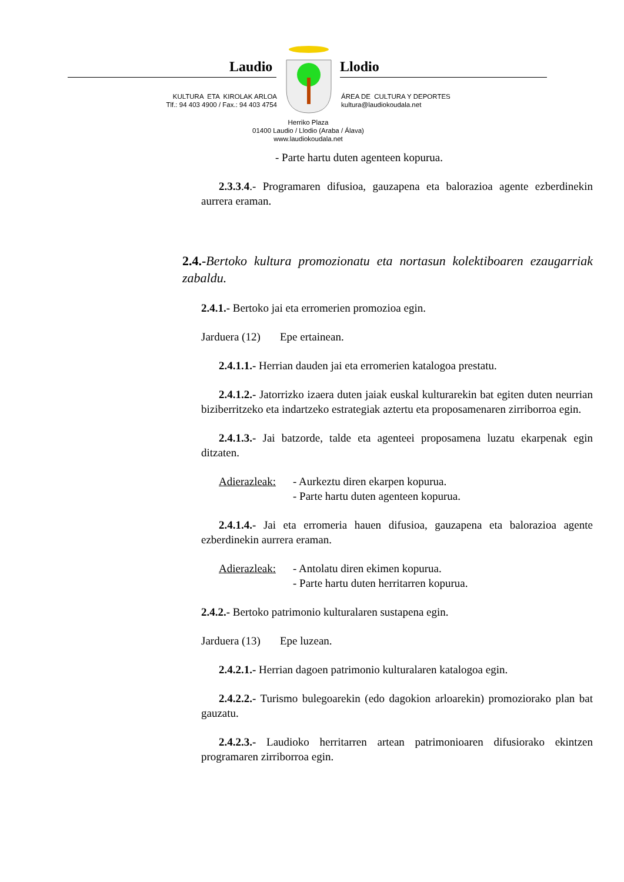Laudio Llodio
KULTURA ETA KIROLAK ARLOA
Tlf.: 94 403 4900 / Fax.: 94 403 4754
ÁREA DE CULTURA Y DEPORTES
kultura@laudiokoudala.net
Herriko Plaza
01400 Laudio / Llodio (Araba / Álava)
www.laudiokoudala.net
- Parte hartu duten agenteen kopurua.
2.3.3.4.- Programaren difusioa, gauzapena eta balorazioa agente ezberdinekin aurrera eraman.
2.4.-Bertoko kultura promozionatu eta nortasun kolektiboaren ezaugarriak zabaldu.
2.4.1.- Bertoko jai eta erromerien promozioa egin.
Jarduera (12) Epe ertainean.
2.4.1.1.- Herrian dauden jai eta erromerien katalogoa prestatu.
2.4.1.2.- Jatorrizko izaera duten jaiak euskal kulturarekin bat egiten duten neurrian biziberritzeko eta indartzeko estrategiak aztertu eta proposamenaren zirriborroa egin.
2.4.1.3.- Jai batzorde, talde eta agenteei proposamena luzatu ekarpenak egin ditzaten.
Adierazleak: - Aurkeztu diren ekarpen kopurua.
- Parte hartu duten agenteen kopurua.
2.4.1.4.- Jai eta erromeria hauen difusioa, gauzapena eta balorazioa agente ezberdinekin aurrera eraman.
Adierazleak: - Antolatu diren ekimen kopurua.
- Parte hartu duten herritarren kopurua.
2.4.2.- Bertoko patrimonio kulturalaren sustapena egin.
Jarduera (13) Epe luzean.
2.4.2.1.- Herrian dagoen patrimonio kulturalaren katalogoa egin.
2.4.2.2.- Turismo bulegoarekin (edo dagokion arloarekin) promoziorako plan bat gauzatu.
2.4.2.3.- Laudioko herritarren artean patrimonioaren difusiorako ekintzen programaren zirriborroa egin.